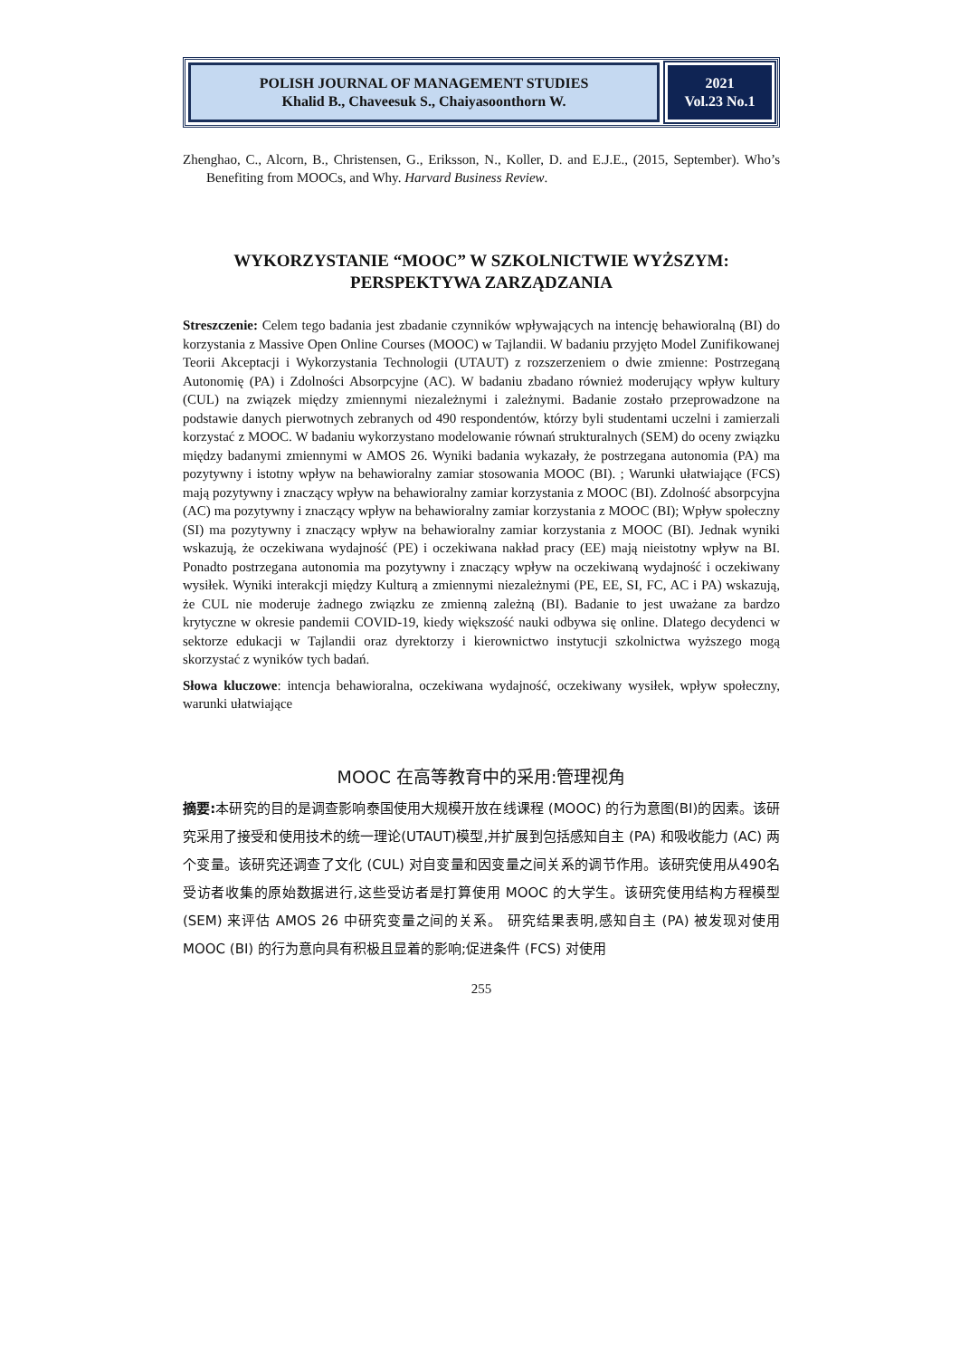POLISH JOURNAL OF MANAGEMENT STUDIES
Khalid B., Chaveesuk S., Chaiyasoonthorn W.
2021
Vol.23 No.1
Zhenghao, C., Alcorn, B., Christensen, G., Eriksson, N., Koller, D. and E.J.E., (2015, September). Who’s Benefiting from MOOCs, and Why. Harvard Business Review.
WYKORZYSTANIE “MOOC” W SZKOLNICTWIE WYŻSZYM: PERSPEKTYWA ZARZĄDZANIA
Streszczenie: Celem tego badania jest zbadanie czynników wpływających na intencję behawioralną (BI) do korzystania z Massive Open Online Courses (MOOC) w Tajlandii. W badaniu przyjęto Model Zunifikowanej Teorii Akceptacji i Wykorzystania Technologii (UTAUT) z rozszerzeniem o dwie zmienne: Postrzeganą Autonomię (PA) i Zdolności Absorpcyjne (AC). W badaniu zbadano również moderujący wpływ kultury (CUL) na związek między zmiennymi niezależnymi i zależnymi. Badanie zostało przeprowadzone na podstawie danych pierwotnych zebranych od 490 respondentów, którzy byli studentami uczelni i zamierzali korzystać z MOOC. W badaniu wykorzystano modelowanie równań strukturalnych (SEM) do oceny związku między badanymi zmiennymi w AMOS 26. Wyniki badania wykazały, że postrzegana autonomia (PA) ma pozytywny i istotny wpływ na behawioralny zamiar stosowania MOOC (BI). ; Warunki ułatwiające (FCS) mają pozytywny i znaczący wpływ na behawioralny zamiar korzystania z MOOC (BI). Zdolność absorpcyjna (AC) ma pozytywny i znaczący wpływ na behawioralny zamiar korzystania z MOOC (BI); Wpływ społeczny (SI) ma pozytywny i znaczący wpływ na behawioralny zamiar korzystania z MOOC (BI). Jednak wyniki wskazują, że oczekiwana wydajność (PE) i oczekiwana nakład pracy (EE) mają nieistotny wpływ na BI. Ponadto postrzegana autonomia ma pozytywny i znaczący wpływ na oczekiwaną wydajność i oczekiwany wysiłek. Wyniki interakcji między Kulturą a zmiennymi niezależnymi (PE, EE, SI, FC, AC i PA) wskazują, że CUL nie moderuje żadnego związku ze zmienną zależną (BI). Badanie to jest uważane za bardzo krytyczne w okresie pandemii COVID-19, kiedy większość nauki odbywa się online. Dlatego decydenci w sektorze edukacji w Tajlandii oraz dyrektorzy i kierownictwo instytucji szkolnictwa wyższego mogą skorzystać z wyników tych badań.
Słowa kluczowe: intencja behawioralna, oczekiwana wydajność, oczekiwany wysiłek, wpływ społeczny, warunki ułatwiające
MOOC 在高等教育中的采用:管理视角
摘要: 本研究的目的是调查影响泰国使用大规模开放在线课程 (MOOC) 的行为意图(BI)的因素。该研究采用了接受和使用技术的统一理论(UTAUT)模型,并扩展到包括感知自主 (PA) 和吸收能力 (AC) 两个变量。该研究还调查了文化 (CUL) 对自变量和因变量之间关系的调节作用。该研究使用从490名受访者收集的原始数据进行,这些受访者是打算使用 MOOC 的大学生。该研究使用结构方程模型 (SEM) 来评估 AMOS 26 中研究变量之间的关系。 研究结果表明,感知自主 (PA) 被发现对使用 MOOC (BI) 的行为意向具有积极且显着的影响;促进条件 (FCS) 对使用
255